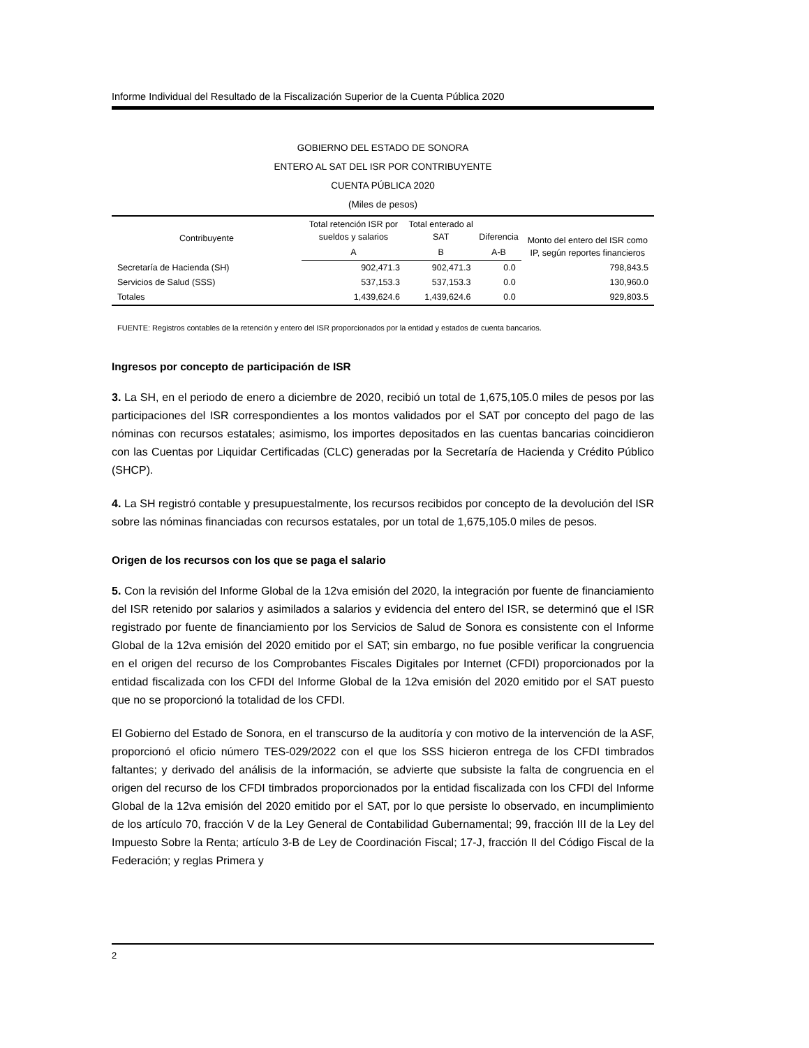Informe Individual del Resultado de la Fiscalización Superior de la Cuenta Pública 2020
GOBIERNO DEL ESTADO DE SONORA
ENTERO AL SAT DEL ISR POR CONTRIBUYENTE
CUENTA PÚBLICA 2020
(Miles de pesos)
| Contribuyente | Total retención ISR por sueldos y salarios | Total enterado al SAT | Diferencia | Monto del entero del ISR como IP, según reportes financieros |
| --- | --- | --- | --- | --- |
| | A | B | A-B | |
| Secretaría de Hacienda (SH) | 902,471.3 | 902,471.3 | 0.0 | 798,843.5 |
| Servicios de Salud (SSS) | 537,153.3 | 537,153.3 | 0.0 | 130,960.0 |
| Totales | 1,439,624.6 | 1,439,624.6 | 0.0 | 929,803.5 |
FUENTE: Registros contables de la retención y entero del ISR proporcionados por la entidad y estados de cuenta bancarios.
Ingresos por concepto de participación de ISR
3. La SH, en el periodo de enero a diciembre de 2020, recibió un total de 1,675,105.0 miles de pesos por las participaciones del ISR correspondientes a los montos validados por el SAT por concepto del pago de las nóminas con recursos estatales; asimismo, los importes depositados en las cuentas bancarias coincidieron con las Cuentas por Liquidar Certificadas (CLC) generadas por la Secretaría de Hacienda y Crédito Público (SHCP).
4. La SH registró contable y presupuestalmente, los recursos recibidos por concepto de la devolución del ISR sobre las nóminas financiadas con recursos estatales, por un total de 1,675,105.0 miles de pesos.
Origen de los recursos con los que se paga el salario
5. Con la revisión del Informe Global de la 12va emisión del 2020, la integración por fuente de financiamiento del ISR retenido por salarios y asimilados a salarios y evidencia del entero del ISR, se determinó que el ISR registrado por fuente de financiamiento por los Servicios de Salud de Sonora es consistente con el Informe Global de la 12va emisión del 2020 emitido por el SAT; sin embargo, no fue posible verificar la congruencia en el origen del recurso de los Comprobantes Fiscales Digitales por Internet (CFDI) proporcionados por la entidad fiscalizada con los CFDI del Informe Global de la 12va emisión del 2020 emitido por el SAT puesto que no se proporcionó la totalidad de los CFDI.
El Gobierno del Estado de Sonora, en el transcurso de la auditoría y con motivo de la intervención de la ASF, proporcionó el oficio número TES-029/2022 con el que los SSS hicieron entrega de los CFDI timbrados faltantes; y derivado del análisis de la información, se advierte que subsiste la falta de congruencia en el origen del recurso de los CFDI timbrados proporcionados por la entidad fiscalizada con los CFDI del Informe Global de la 12va emisión del 2020 emitido por el SAT, por lo que persiste lo observado, en incumplimiento de los artículo 70, fracción V de la Ley General de Contabilidad Gubernamental; 99, fracción III de la Ley del Impuesto Sobre la Renta; artículo 3-B de Ley de Coordinación Fiscal; 17-J, fracción II del Código Fiscal de la Federación; y reglas Primera y
2